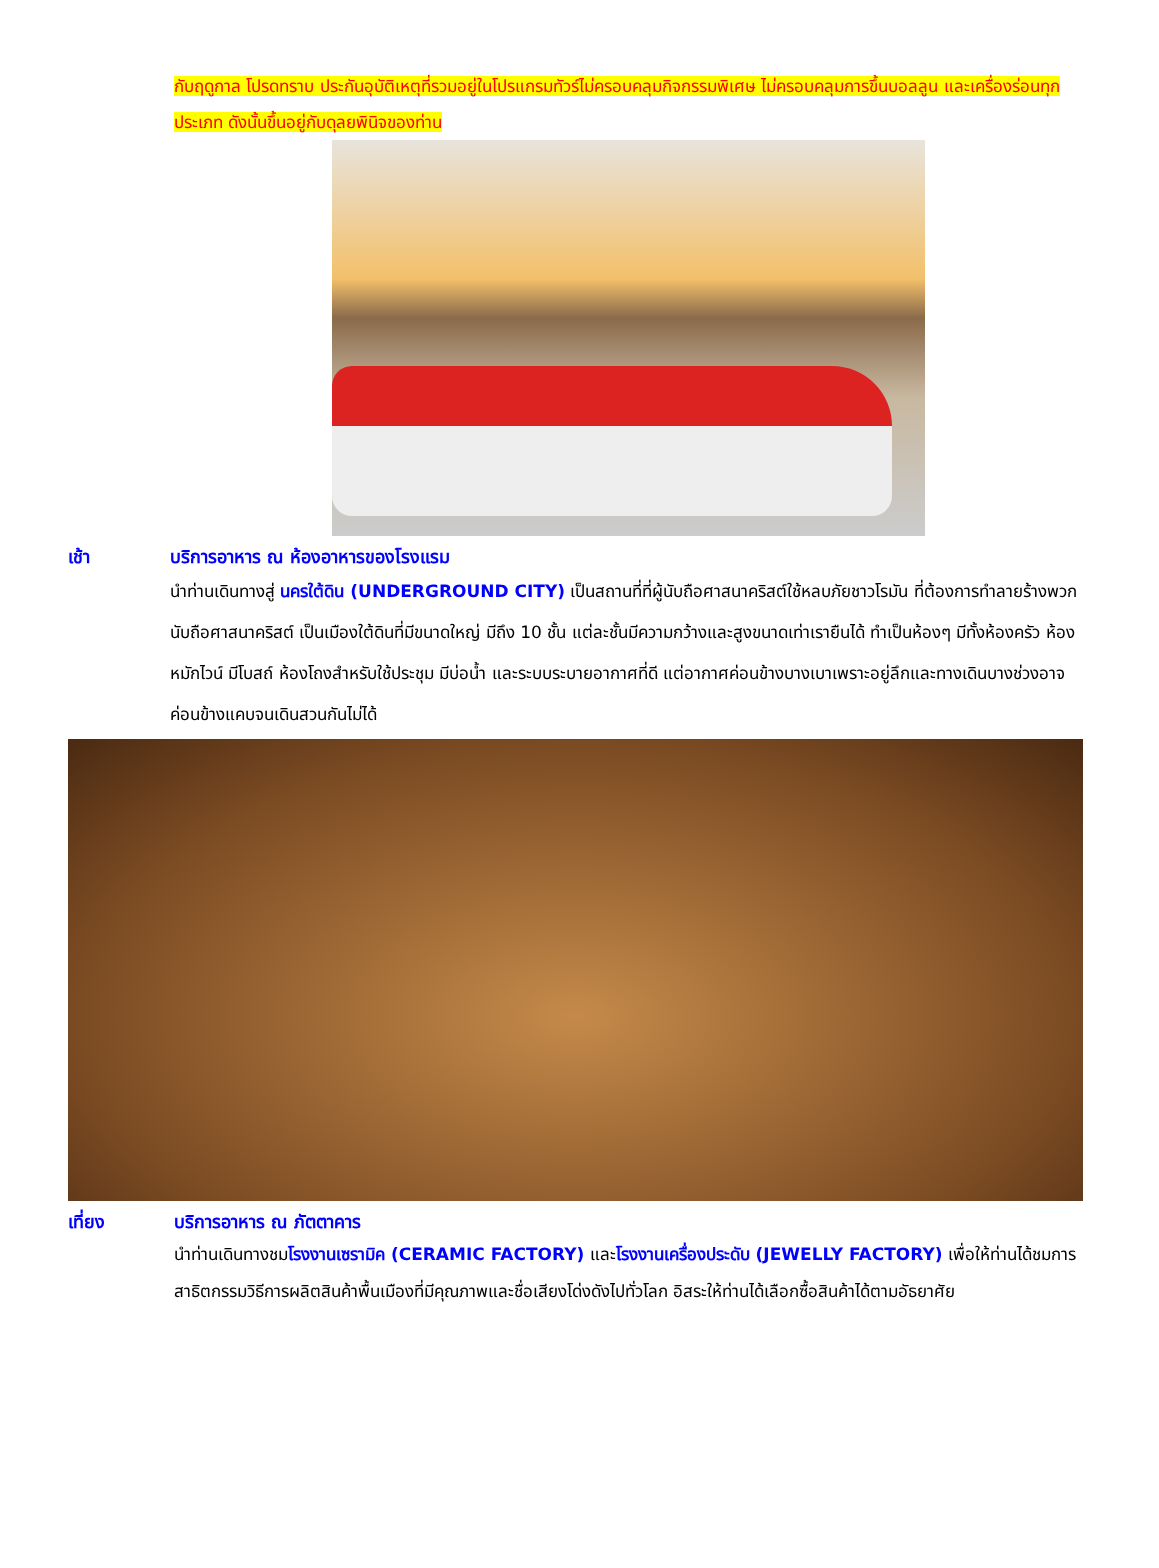กับฤดูกาล โปรดทราบ ประกันอุบัติเหตุที่รวมอยู่ในโปรแกรมทัวร์ไม่ครอบคลุมกิจกรรมพิเศษ ไม่ครอบคลุมการขึ้นบอลลูน และเครื่องร่อนทุกประเภท ดังนั้นขึ้นอยู่กับดุลยพินิจของท่าน
เช้า บริการอาหาร ณ ห้องอาหารของโรงแรม
นำท่านเดินทางสู่ นครใต้ดิน (UNDERGROUND CITY) เป็นสถานที่ที่ผู้นับถือศาสนาคริสต์ใช้หลบภัยชาวโรมัน ที่ต้องการทำลายร้างพวกนับถือศาสนาคริสต์ เป็นเมืองใต้ดินที่มีขนาดใหญ่ มีถึง 10 ชั้น แต่ละชั้นมีความกว้างและสูงขนาดเท่าเรายืนได้ ทำเป็นห้องๆ มีทั้งห้องครัว ห้องหมักไวน์ มีโบสถ์ ห้องโถงสำหรับใช้ประชุม มีบ่อน้ำ และระบบระบายอากาศที่ดี แต่อากาศค่อนข้างบางเบาเพราะอยู่ลึกและทางเดินบางช่วงอาจค่อนข้างแคบจนเดินสวนกันไม่ได้
เที่ยง บริการอาหาร ณ ภัตตาคาร
นำท่านเดินทางชมโรงงานเซรามิค (CERAMIC FACTORY) และโรงงานเครื่องประดับ (JEWELLY FACTORY) เพื่อให้ท่านได้ชมการสาธิตกรรมวิธีการผลิตสินค้าพื้นเมืองที่มีคุณภาพและชื่อเสียงโด่งดังไปทั่วโลก อิสระให้ท่านได้เลือกซื้อสินค้าได้ตามอัธยาศัย